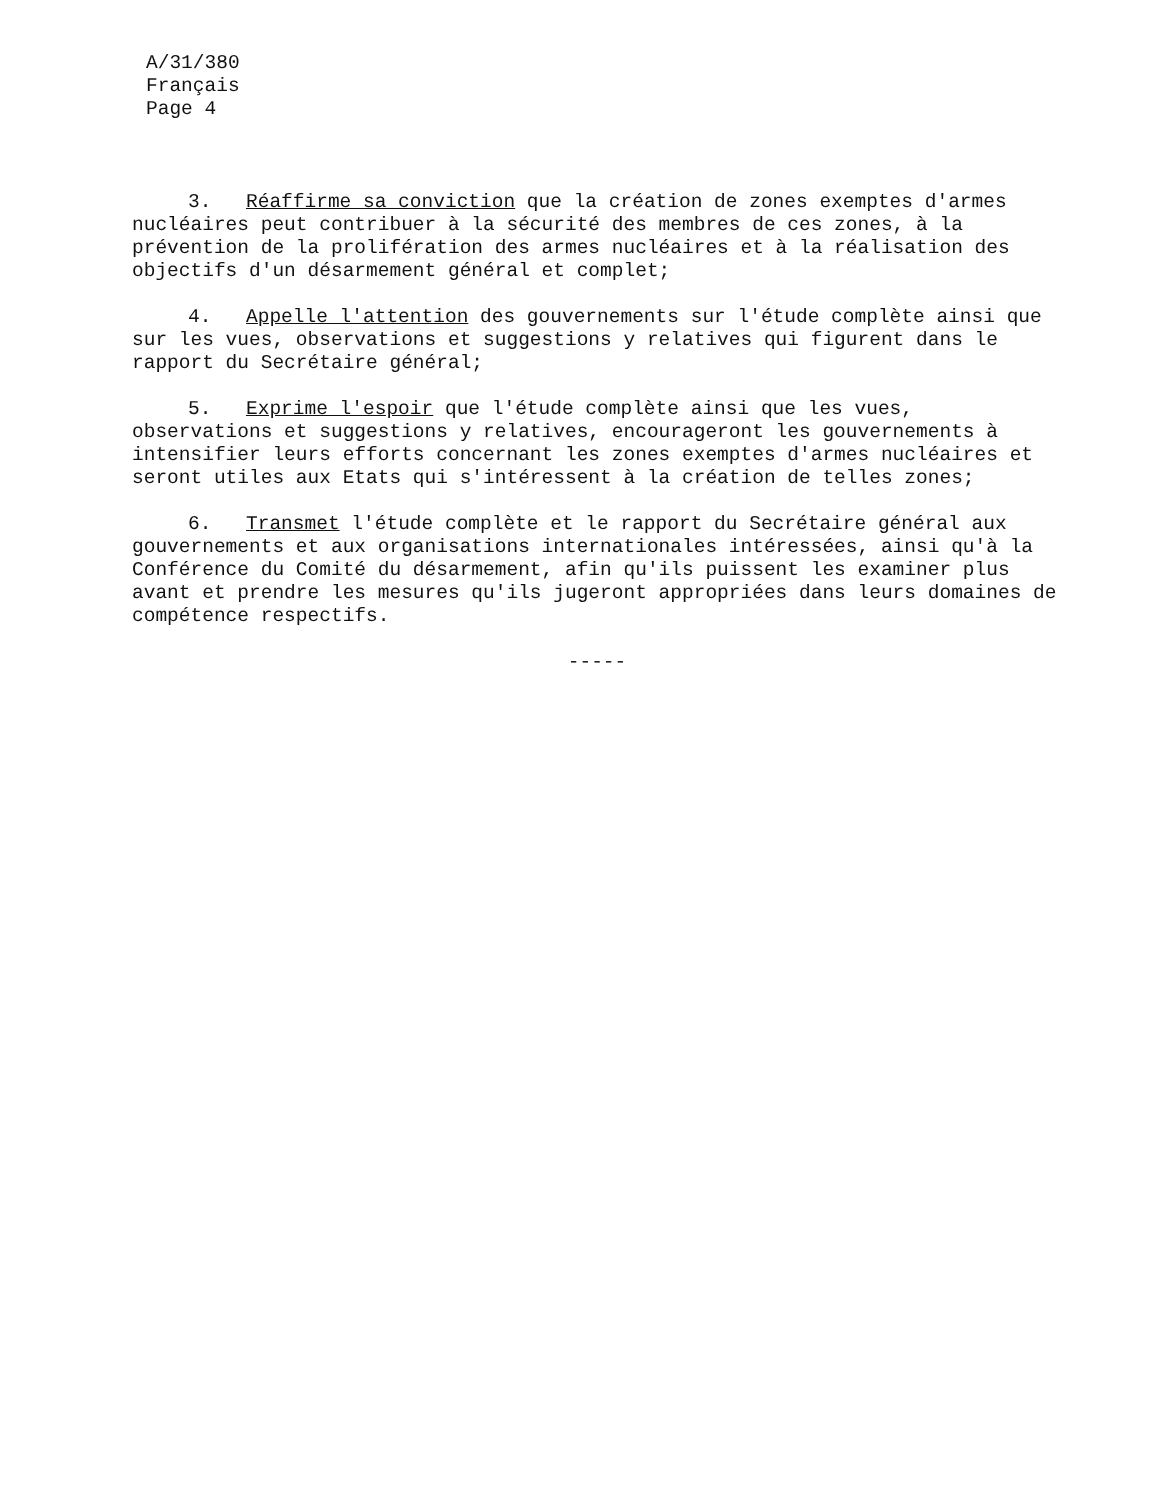A/31/380
Français
Page 4
3. Réaffirme sa conviction que la création de zones exemptes d'armes nucléaires peut contribuer à la sécurité des membres de ces zones, à la prévention de la prolifération des armes nucléaires et à la réalisation des objectifs d'un désarmement général et complet;
4. Appelle l'attention des gouvernements sur l'étude complète ainsi que sur les vues, observations et suggestions y relatives qui figurent dans le rapport du Secrétaire général;
5. Exprime l'espoir que l'étude complète ainsi que les vues, observations et suggestions y relatives, encourageront les gouvernements à intensifier leurs efforts concernant les zones exemptes d'armes nucléaires et seront utiles aux Etats qui s'intéressent à la création de telles zones;
6. Transmet l'étude complète et le rapport du Secrétaire général aux gouvernements et aux organisations internationales intéressées, ainsi qu'à la Conférence du Comité du désarmement, afin qu'ils puissent les examiner plus avant et prendre les mesures qu'ils jugeront appropriées dans leurs domaines de compétence respectifs.
-----